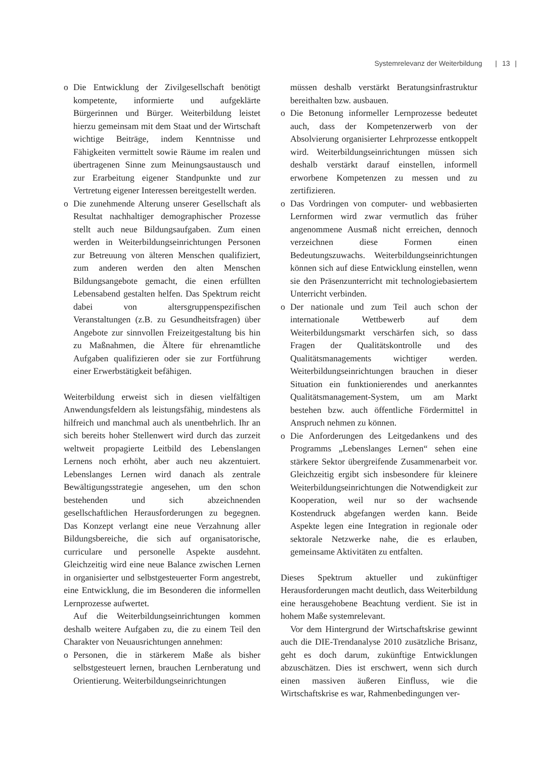Systemrelevanz der Weiterbildung | 13 |
o Die Entwicklung der Zivilgesellschaft benötigt kompetente, informierte und aufgeklärte Bürgerinnen und Bürger. Weiterbildung leistet hierzu gemeinsam mit dem Staat und der Wirtschaft wichtige Beiträge, indem Kenntnisse und Fähigkeiten vermittelt sowie Räume im realen und übertragenen Sinne zum Meinungsaustausch und zur Erarbeitung eigener Standpunkte und zur Vertretung eigener Interessen bereitgestellt werden.
o Die zunehmende Alterung unserer Gesellschaft als Resultat nachhaltiger demographischer Prozesse stellt auch neue Bildungsaufgaben. Zum einen werden in Weiterbildungseinrichtungen Personen zur Betreuung von älteren Menschen qualifiziert, zum anderen werden den alten Menschen Bildungsangebote gemacht, die einen erfüllten Lebensabend gestalten helfen. Das Spektrum reicht dabei von altersgruppenspezifischen Veranstaltungen (z.B. zu Gesundheitsfragen) über Angebote zur sinnvollen Freizeitgestaltung bis hin zu Maßnahmen, die Ältere für ehrenamtliche Aufgaben qualifizieren oder sie zur Fortführung einer Erwerbstätigkeit befähigen.
Weiterbildung erweist sich in diesen vielfältigen Anwendungsfeldern als leistungsfähig, mindestens als hilfreich und manchmal auch als unentbehrlich. Ihr an sich bereits hoher Stellenwert wird durch das zurzeit weltweit propagierte Leitbild des Lebenslangen Lernens noch erhöht, aber auch neu akzentuiert. Lebenslanges Lernen wird danach als zentrale Bewältigungsstrategie angesehen, um den schon bestehenden und sich abzeichnenden gesellschaftlichen Herausforderungen zu begegnen. Das Konzept verlangt eine neue Verzahnung aller Bildungsbereiche, die sich auf organisatorische, curriculare und personelle Aspekte ausdehnt. Gleichzeitig wird eine neue Balance zwischen Lernen in organisierter und selbstgesteuerter Form angestrebt, eine Entwicklung, die im Besonderen die informellen Lernprozesse aufwertet.
Auf die Weiterbildungseinrichtungen kommen deshalb weitere Aufgaben zu, die zu einem Teil den Charakter von Neuausrichtungen annehmen:
o Personen, die in stärkerem Maße als bisher selbstgesteuert lernen, brauchen Lernberatung und Orientierung. Weiterbildungseinrichtungen
müssen deshalb verstärkt Beratungsinfrastruktur bereithalten bzw. ausbauen.
o Die Betonung informeller Lernprozesse bedeutet auch, dass der Kompetenzerwerb von der Absolvierung organisierter Lehrprozesse entkoppelt wird. Weiterbildungseinrichtungen müssen sich deshalb verstärkt darauf einstellen, informell erworbene Kompetenzen zu messen und zu zertifizieren.
o Das Vordringen von computer- und webbasierten Lernformen wird zwar vermutlich das früher angenommene Ausmaß nicht erreichen, dennoch verzeichnen diese Formen einen Bedeutungszuwachs. Weiterbildungseinrichtungen können sich auf diese Entwicklung einstellen, wenn sie den Präsenzunterricht mit technologiebasiertem Unterricht verbinden.
o Der nationale und zum Teil auch schon der internationale Wettbewerb auf dem Weiterbildungsmarkt verschärfen sich, so dass Fragen der Qualitätskontrolle und des Qualitätsmanagements wichtiger werden. Weiterbildungseinrichtungen brauchen in dieser Situation ein funktionierendes und anerkanntes Qualitätsmanagement-System, um am Markt bestehen bzw. auch öffentliche Fördermittel in Anspruch nehmen zu können.
o Die Anforderungen des Leitgedankens und des Programms „Lebenslanges Lernen“ sehen eine stärkere Sektor übergreifende Zusammenarbeit vor. Gleichzeitig ergibt sich insbesondere für kleinere Weiterbildungseinrichtungen die Notwendigkeit zur Kooperation, weil nur so der wachsende Kostendruck abgefangen werden kann. Beide Aspekte legen eine Integration in regionale oder sektorale Netzwerke nahe, die es erlauben, gemeinsame Aktivitäten zu entfalten.
Dieses Spektrum aktueller und zukünftiger Herausforderungen macht deutlich, dass Weiterbildung eine herausgehobene Beachtung verdient. Sie ist in hohem Maße systemrelevant.
Vor dem Hintergrund der Wirtschaftskrise gewinnt auch die DIE-Trendanalyse 2010 zusätzliche Brisanz, geht es doch darum, zukünftige Entwicklungen abzuschätzen. Dies ist erschwert, wenn sich durch einen massiven äußeren Einfluss, wie die Wirtschaftskrise es war, Rahmenbedingungen ver-